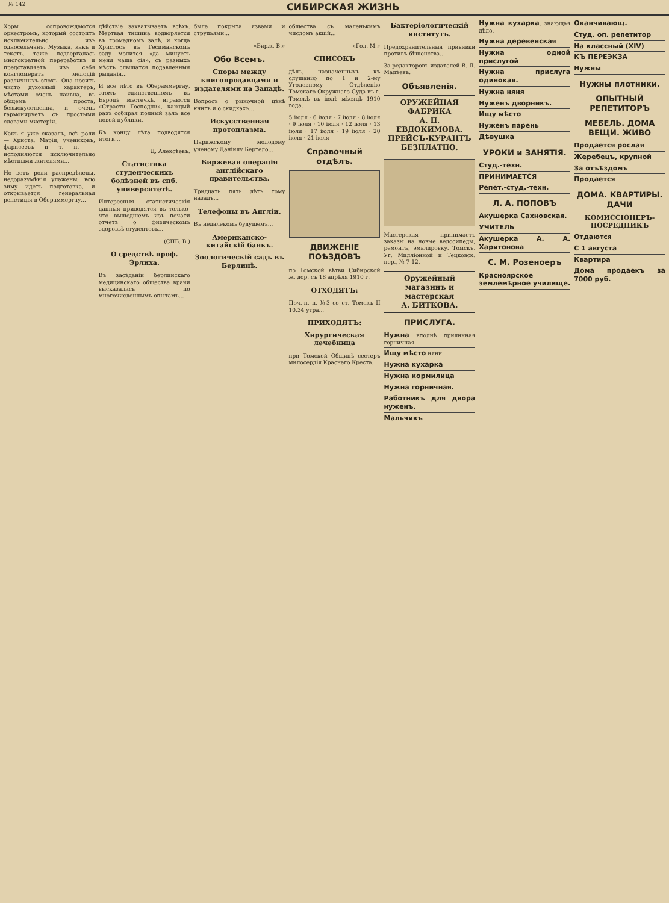№ 142
СИБИРСКАЯ ЖИЗНЬ
Хоры сопровождаются оркестромъ, который состоитъ исключительно изъ односельчанъ. Музыка, какъ и текстъ, тоже подвергалась многократной переработкѣ и представляетъ изъ себя конгломератъ мелодій различныхъ эпохъ. Она носитъ чисто духовный характеръ, мѣстами очень наивна, въ общемъ проста, безыскусственна, и очень гармонируетъ съ простыми словами мистеріи.
Какъ я уже сказалъ, всѣ роли — Христа, Маріи, учениковъ, фарисеевъ и т. п. — исполняются исключительно мѣстными жителями...
Но вотъ роли распредѣлены, недоразумѣнія улажены; всю зиму идетъ подготовка, и открывается генеральная репетиція в Обераммергау...
дѣйствіе захватываетъ всѣхъ. Мертвая тишина водворяется въ громадномъ залѣ, и когда Христосъ въ Гесиманскомъ саду молится «да минуетъ меня чаша сія», съ разныхъ мѣстъ слышатся подавленныя рыданія...
И все лѣто въ Обераммергау, этомъ единственномъ въ Европѣ мѣстечкѣ, играются «Страсти Господни», каждый разъ собирая полный залъ все новой публики.
Къ концу лѣта подводятся итоги...
Д. Алексѣевъ.
Статистика студенческихъ болѣзней въ спб. университетѣ.
Интересныя статистическія данныя приводятся въ только-что вышедшемъ изъ печати отчетѣ о физическомъ здоровьѣ студентовъ...
(СПБ. В.)
О средствѣ проф. Эрлиха.
Въ засѣданіи берлинскаго медицинскаго общества врачи высказались по многочисленнымъ опытамъ...
была покрыта язвами и струпьями...
«Бирж. В.»
Обо Всемъ.
Споры между книгопродавцами и издателями на Западѣ.
Вопросъ о рыночной цѣнѣ книгъ и о скидкахъ...
Искусственная протоплазма.
Парижскому молодому ученому Даніилу Бертело...
Биржевая операція англійскаго правительства.
Тридцать пять лѣтъ тому назадъ...
Телефоны въ Англіи.
Въ недалекомъ будущемъ...
Американско-китайскій банкъ.
Зоологическій садъ въ Берлинѣ.
общества съ маленькимъ числомъ акцій...
«Гол. М.»
СПИСОКЪ
дѣлъ, назначенныхъ къ слушанію по 1 и 2-му Уголовному Отдѣленію Томскаго Окружнаго Суда въ г. Томскѣ въ іюлѣ мѣсяцѣ 1910 года.
5 іюля · 6 іюля · 7 іюля · 8 іюля · 9 іюля · 10 іюля · 12 іюля · 13 іюля · 17 іюля · 19 іюля · 20 іюля · 21 іюля
Справочный отдѣлъ.
ДВИЖЕНІЕ ПОѢЗДОВЪ
по Томской вѣтви Сибирской ж. дор. съ 18 апрѣля 1910 г.
ОТХОДЯТЪ:
Поч.-п. п. №3 со ст. Томскъ II 10.34 утра...
ПРИХОДЯТЪ:
Хирургическая лечебница
при Томской Общинѣ сестеръ милосердія Краснаго Креста.
Бактеріологическій институтъ.
Предохранительныя прививки противъ бѣшенства...
За редакторовъ-издателей В. Л. Малѣевъ.
Объявленія.
ОРУЖЕЙНАЯ ФАБРИКА
А. Н. ЕВДОКИМОВА.
ПРЕЙСЪ-КУРАНТЪ БЕЗПЛАТНО.
Мастерская принимаетъ заказы на новые велосипеды, ремонтъ, эмалировку. Томскъ. Уг. Милліонной и Тецковск. пер., № 7-12.
Оружейный магазинъ и мастерская
А. БИТКОВА.
ПРИСЛУГА.
Нужна вполнѣ приличная горничная.
Ищу мѣсто няни.
Нужна кухарка
Нужна кормилица
Нужна горничная.
Работникъ для двора нуженъ.
Мальчикъ
Нужна кухарка, знающая дѣло.
Нужна деревенская
Нужна одной прислугой
Нужна прислуга одинокая.
Нужна няня
Нуженъ дворникъ.
Ищу мѣсто
Нуженъ парень
Дѣвушка
УРОКИ и ЗАНЯТІЯ.
Студ.-техн.
ПРИНИМАЕТСЯ
Репет.-студ.-техн.
Л. А. ПОПОВЪ
Акушерка Сахновская.
УЧИТЕЛЬ
Акушерка А. А. Харитонова
С. М. Розеноеръ
Красноярское землемѣрное училище.
Оканчивающ.
Студ. оп. репетитор
На классный (XIV)
КЪ ПЕРЕЭКЗА
Нужны
Нужны плотники.
ОПЫТНЫЙ РЕПЕТИТОРЪ
МЕБЕЛЬ. ДОМА ВЕЩИ. ЖИВО
Продается рослая
Жеребецъ, крупной
За отъѣздомъ
Продается
ДОМА. КВАРТИРЫ. ДАЧИ
КОМИССІОНЕРЪ-ПОСРЕДНИКЪ
Отдаются
С 1 августа
Квартира
Дома продаекъ за 7000 руб.